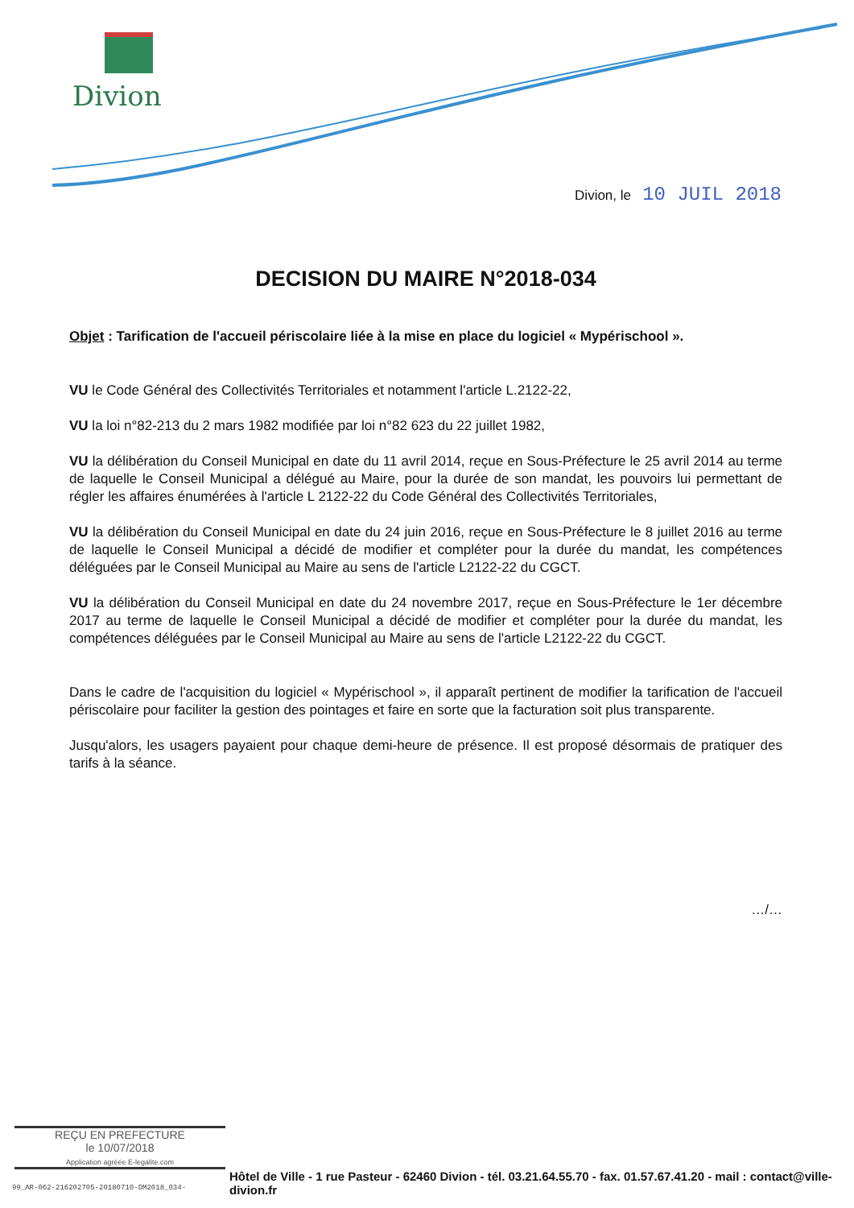Divion
Divion, le 10 JUIL 2018
DECISION DU MAIRE N°2018-034
Objet : Tarification de l'accueil périscolaire liée à la mise en place du logiciel « Mypérischool ».
VU le Code Général des Collectivités Territoriales et notamment l'article L.2122-22,
VU la loi n°82-213 du 2 mars 1982 modifiée par loi n°82 623 du 22 juillet 1982,
VU la délibération du Conseil Municipal en date du 11 avril 2014, reçue en Sous-Préfecture le 25 avril 2014 au terme de laquelle le Conseil Municipal a délégué au Maire, pour la durée de son mandat, les pouvoirs lui permettant de régler les affaires énumérées à l'article L 2122-22 du Code Général des Collectivités Territoriales,
VU la délibération du Conseil Municipal en date du 24 juin 2016, reçue en Sous-Préfecture le 8 juillet 2016 au terme de laquelle le Conseil Municipal a décidé de modifier et compléter pour la durée du mandat, les compétences déléguées par le Conseil Municipal au Maire au sens de l'article L2122-22 du CGCT.
VU la délibération du Conseil Municipal en date du 24 novembre 2017, reçue en Sous-Préfecture le 1er décembre 2017 au terme de laquelle le Conseil Municipal a décidé de modifier et compléter pour la durée du mandat, les compétences déléguées par le Conseil Municipal au Maire au sens de l'article L2122-22 du CGCT.
Dans le cadre de l'acquisition du logiciel « Mypérischool », il apparaît pertinent de modifier la tarification de l'accueil périscolaire pour faciliter la gestion des pointages et faire en sorte que la facturation soit plus transparente.
Jusqu'alors, les usagers payaient pour chaque demi-heure de présence. Il est proposé désormais de pratiquer des tarifs à la séance.
…/…
REÇU EN PREFECTURE
le 10/07/2018
Application agréée E-legalite.com
Hôtel de Ville - 1 rue Pasteur - 62460 Divion - tél. 03.21.64.55.70 - fax. 01.57.67.41.20 - mail : contact@ville-divion.fr
99_AR-062-216202705-20180710-DM2018_034-